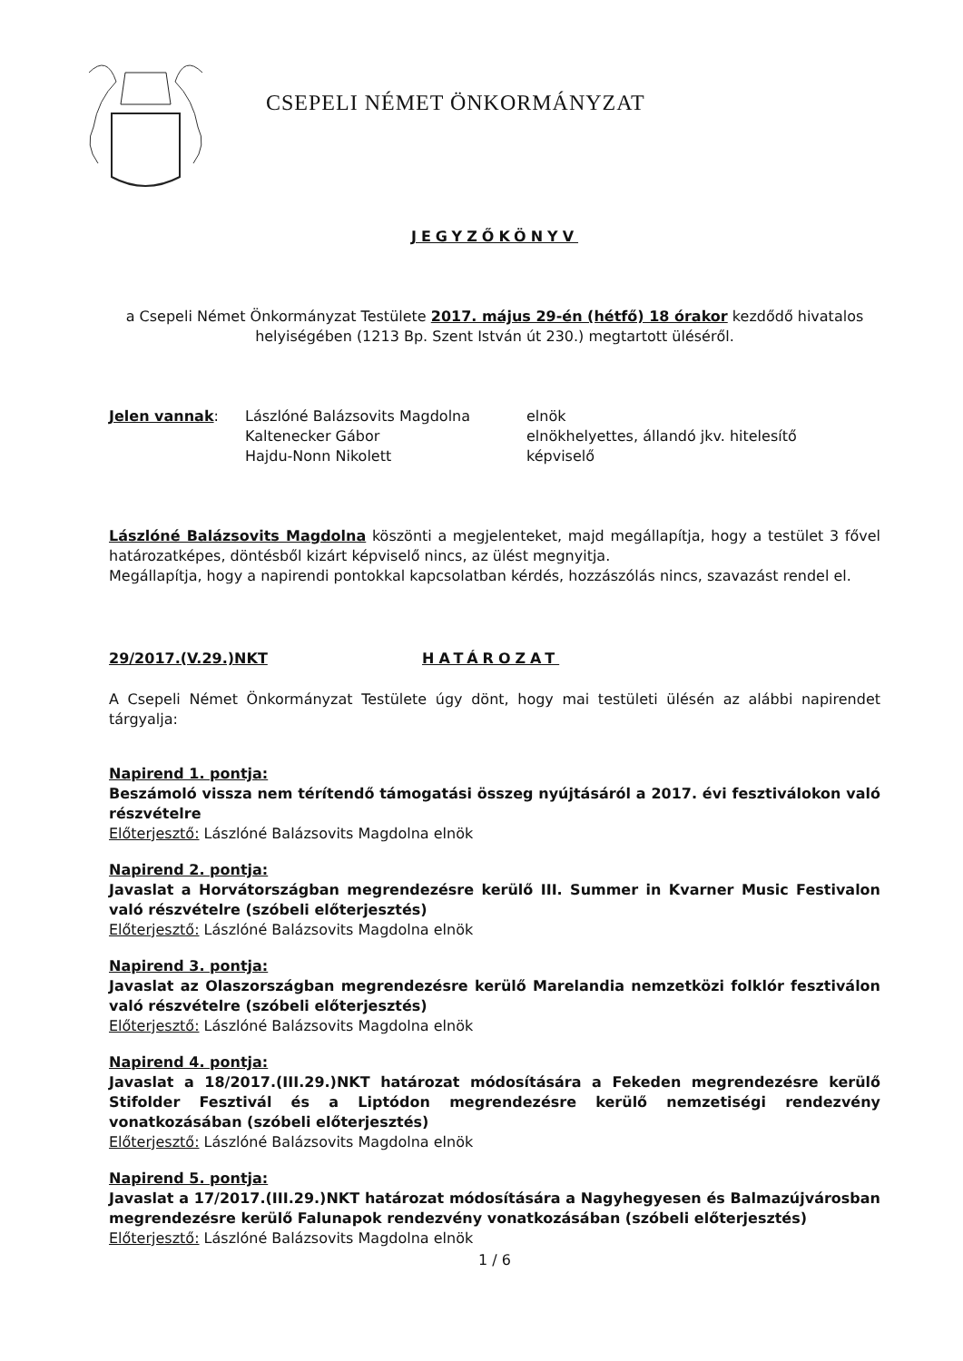CSEPELI NÉMET ÖNKORMÁNYZAT
JEGYZŐKÖNYV
a Csepeli Német Önkormányzat Testülete 2017. május 29-én (hétfő) 18 órakor kezdődő hivatalos helyiségében (1213 Bp. Szent István út 230.) megtartott üléséről.
Jelen vannak:
Lászlóné Balázsovits Magdolna
Kaltenecker Gábor
Hajdu-Nonn Nikolett
elnök
elnökhelyettes, állandó jkv. hitelesítő
képviselő
Lászlóné Balázsovits Magdolna köszönti a megjelenteket, majd megállapítja, hogy a testület 3 fővel határozatképes, döntésből kizárt képviselő nincs, az ülést megnyitja.
Megállapítja, hogy a napirendi pontokkal kapcsolatban kérdés, hozzászólás nincs, szavazást rendel el.
29/2017.(V.29.)NKT HATÁROZAT
A Csepeli Német Önkormányzat Testülete úgy dönt, hogy mai testületi ülésén az alábbi napirendet tárgyalja:
Napirend 1. pontja:
Beszámoló vissza nem térítendő támogatási összeg nyújtásáról a 2017. évi fesztiválokon való részvételre
Előterjesztő: Lászlóné Balázsovits Magdolna elnök
Napirend 2. pontja:
Javaslat a Horvátországban megrendezésre kerülő III. Summer in Kvarner Music Festivalon való részvételre (szóbeli előterjesztés)
Előterjesztő: Lászlóné Balázsovits Magdolna elnök
Napirend 3. pontja:
Javaslat az Olaszországban megrendezésre kerülő Marelandia nemzetközi folklór fesztiválon való részvételre (szóbeli előterjesztés)
Előterjesztő: Lászlóné Balázsovits Magdolna elnök
Napirend 4. pontja:
Javaslat a 18/2017.(III.29.)NKT határozat módosítására a Fekeden megrendezésre kerülő Stifolder Fesztivál és a Liptódon megrendezésre kerülő nemzetiségi rendezvény vonatkozásában (szóbeli előterjesztés)
Előterjesztő: Lászlóné Balázsovits Magdolna elnök
Napirend 5. pontja:
Javaslat a 17/2017.(III.29.)NKT határozat módosítására a Nagyhegyesen és Balmazújvárosban megrendezésre kerülő Falunapok rendezvény vonatkozásában (szóbeli előterjesztés)
Előterjesztő: Lászlóné Balázsovits Magdolna elnök
1 / 6